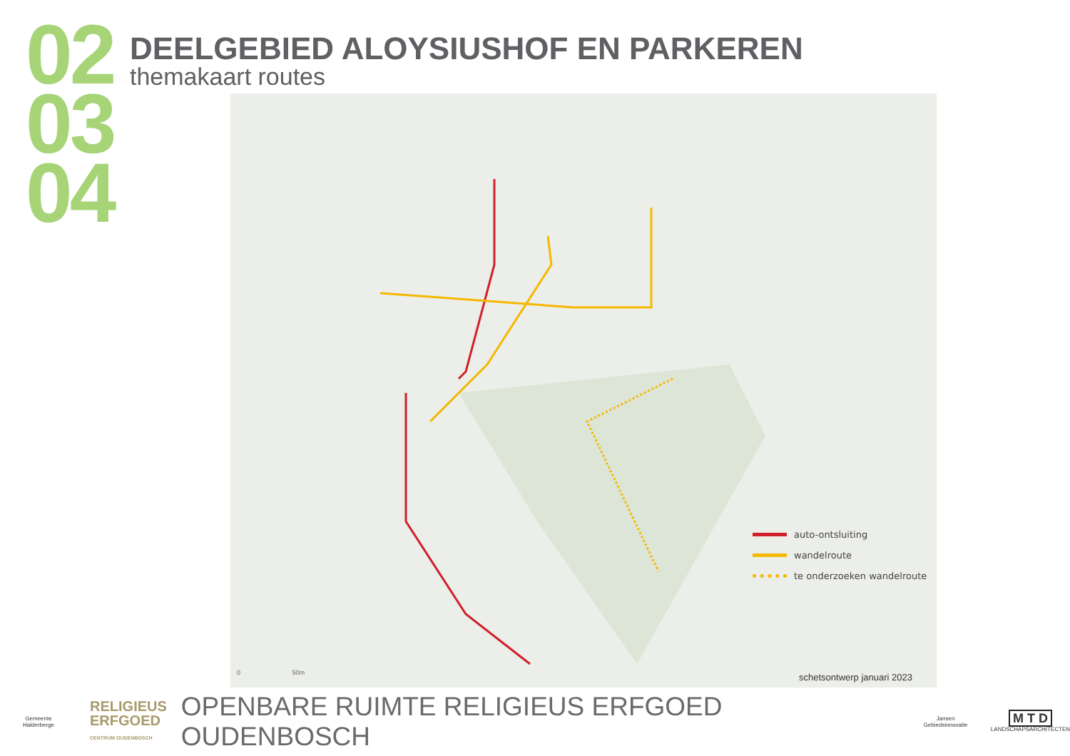02
03
04
DEELGEBIED ALOYSIUSHOF EN PARKEREN
themakaart routes
auto-ontsluiting
wandelroute
te onderzoeken wandelroute
0 50m
schetsontwerp januari 2023
Gemeente
Halderberge
RELIGIEUS
ERFGOED
CENTRUM OUDENBOSCH
OPENBARE RUIMTE RELIGIEUS ERFGOED OUDENBOSCH
Jansen Gebiedsinnovatie
M T D
LANDSCHAPSARCHITECTEN